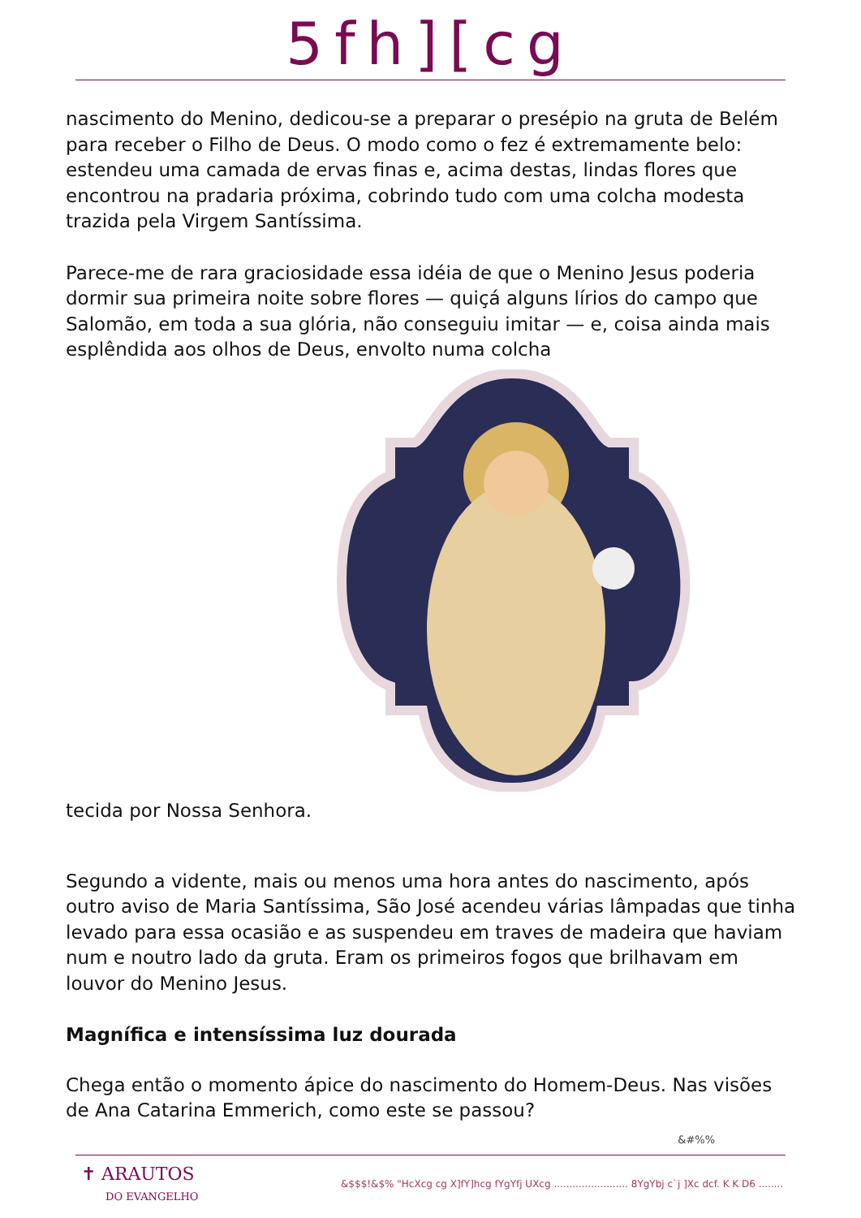5fh][cg
nascimento do Menino, dedicou-se a preparar o presépio na gruta de Belém para receber o Filho de Deus. O modo como o fez é extremamente belo: estendeu uma camada de ervas finas e, acima destas, lindas flores que encontrou na pradaria próxima, cobrindo tudo com uma colcha modesta trazida pela Virgem Santíssima.
Parece-me de rara graciosidade essa idéia de que o Menino Jesus poderia dormir sua primeira noite sobre flores — quiçá alguns lírios do campo que Salomão, em toda a sua glória, não conseguiu imitar — e, coisa ainda mais esplêndida aos olhos de Deus, envolto numa colcha
tecida por Nossa Senhora.
Segundo a vidente, mais ou menos uma hora antes do nascimento, após outro aviso de Maria Santíssima, São José acendeu várias lâmpadas que tinha levado para essa ocasião e as suspendeu em traves de madeira que haviam num e noutro lado da gruta. Eram os primeiros fogos que brilhavam em louvor do Menino Jesus.
Magnífica e intensíssima luz dourada
Chega então o momento ápice do nascimento do Homem-Deus. Nas visões de Ana Catarina Emmerich, como este se passou?
&#%%
✝ ARAUTOS
DO EVANGELHO
&$$$!&$% "HcXcg cg X]fY]hcg fYgYfj UXcg ........................ 8YgYbj c`j ]Xc dcf. K K D6 ........